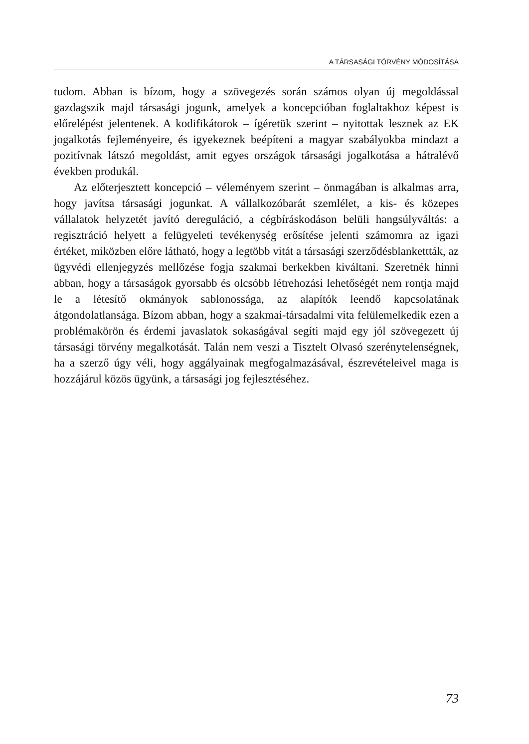A TÁRSASÁGI TÖRVÉNY MÓDOSÍTÁSA
tudom. Abban is bízom, hogy a szövegezés során számos olyan új megoldással gazdagszik majd társasági jogunk, amelyek a koncepcióban foglaltakhoz képest is előrelépést jelentenek. A kodifikátorok – ígéretük szerint – nyitottak lesznek az EK jogalkotás fejleményeire, és igyekeznek beépíteni a magyar szabályokba mindazt a pozitívnak látszó megoldást, amit egyes országok társasági jogalkotása a hátralévő években produkál.
Az előterjesztett koncepció – véleményem szerint – önmagában is alkalmas arra, hogy javítsa társasági jogunkat. A vállalkozóbarát szemlélet, a kis- és közepes vállalatok helyzetét javító dereguláció, a cégbíráskodáson belüli hangsúlyváltás: a regisztráció helyett a felügyeleti tevékenység erősítése jelenti számomra az igazi értéket, miközben előre látható, hogy a legtöbb vitát a társasági szerződésblankettták, az ügyvédi ellenjegyzés mellőzése fogja szakmai berkekben kiváltani. Szeretnék hinni abban, hogy a társaságok gyorsabb és olcsóbb létrehozási lehetőségét nem rontja majd le a létesítő okmányok sablonossága, az alapítók leendő kapcsolatának átgondolatlansága. Bízom abban, hogy a szakmai-társadalmi vita felülemelkedik ezen a problémakörön és érdemi javaslatok sokaságával segíti majd egy jól szövegezett új társasági törvény megalkotását. Talán nem veszi a Tisztelt Olvasó szerénytelenségnek, ha a szerző úgy véli, hogy aggályainak megfogalmazásával, észrevételeivel maga is hozzájárul közös ügyünk, a társasági jog fejlesztéséhez.
73